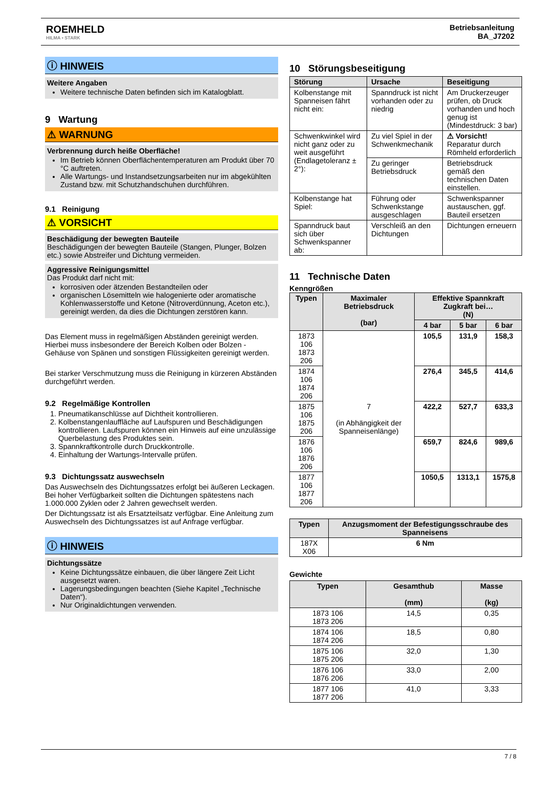ROEMHELD
HILMA ▪ STARK
Betriebsanleitung
BA_J7202
ⓘ HINWEIS
Weitere Angaben
Weitere technische Daten befinden sich im Katalogblatt.
9 Wartung
⚠ WARNUNG
Verbrennung durch heiße Oberfläche!
Im Betrieb können Oberflächentemperaturen am Produkt über 70 °C auftreten.
Alle Wartungs- und Instandsetzungsarbeiten nur im abgekühlten Zustand bzw. mit Schutzhandschuhen durchführen.
9.1 Reinigung
⚠ VORSICHT
Beschädigung der bewegten Bauteile
Beschädigungen der bewegten Bauteile (Stangen, Plunger, Bolzen etc.) sowie Abstreifer und Dichtung vermeiden.
Aggressive Reinigungsmittel
Das Produkt darf nicht mit:
korrosiven oder ätzenden Bestandteilen oder
organischen Lösemitteln wie halogenierte oder aromatische Kohlenwasserstoffe und Ketone (Nitroverdünnung, Aceton etc.),
gereinigt werden, da dies die Dichtungen zerstören kann.
Das Element muss in regelmäßigen Abständen gereinigt werden. Hierbei muss insbesondere der Bereich Kolben oder Bolzen - Gehäuse von Spänen und sonstigen Flüssigkeiten gereinigt werden.
Bei starker Verschmutzung muss die Reinigung in kürzeren Abständen durchgeführt werden.
9.2 Regelmäßige Kontrollen
1. Pneumatikanschlüsse auf Dichtheit kontrollieren.
2. Kolbenstangenlauffläche auf Laufspuren und Beschädigungen kontrollieren. Laufspuren können ein Hinweis auf eine unzulässige Querbelastung des Produktes sein.
3. Spannkraftkontrolle durch Druckkontrolle.
4. Einhaltung der Wartungs-Intervalle prüfen.
9.3 Dichtungssatz auswechseln
Das Auswechseln des Dichtungssatzes erfolgt bei äußeren Leckagen. Bei hoher Verfügbarkeit sollten die Dichtungen spätestens nach 1.000.000 Zyklen oder 2 Jahren gewechselt werden.
Der Dichtungssatz ist als Ersatzteilsatz verfügbar. Eine Anleitung zum Auswechseln des Dichtungssatzes ist auf Anfrage verfügbar.
ⓘ HINWEIS
Dichtungssätze
Keine Dichtungssätze einbauen, die über längere Zeit Licht ausgesetzt waren.
Lagerungsbedingungen beachten (Siehe Kapitel „Technische Daten“).
Nur Originaldichtungen verwenden.
10 Störungsbeseitigung
| Störung | Ursache | Beseitigung |
| --- | --- | --- |
| Kolbenstange mit Spanneisen fährt nicht ein: | Spanndruck ist nicht vorhanden oder zu niedrig | Am Druckerzeuger prüfen, ob Druck vorhanden und hoch genug ist (Mindestdruck: 3 bar) |
| Schwenkwinkel wird nicht ganz oder zu weit ausgeführt (Endlagetoleranz ± 2°): | Zu viel Spiel in der Schwenkmechanik | ⚠ Vorsicht! Reparatur durch Römheld erforderlich |
| | Zu geringer Betriebsdruck | Betriebsdruck gemäß den technischen Daten einstellen. |
| Kolbenstange hat Spiel: | Führung oder Schwenkstange ausgeschlagen | Schwenkspanner austauschen, ggf. Bauteil ersetzen |
| Spanndruck baut sich über Schwenkspanner ab: | Verschleiß an den Dichtungen | Dichtungen erneuern |
11 Technische Daten
Kenngrößen
| Typen | Maximaler Betriebsdruck (bar) | Effektive Spannkraft Zugkraft bei… (N) | | |
| --- | --- | --- | --- | --- |
| | | 4 bar | 5 bar | 6 bar |
| 1873 106 1873 206 | 7 (in Abhängigkeit der Spanneisenlänge) | 105,5 | 131,9 | 158,3 |
| 1874 106 1874 206 | | 276,4 | 345,5 | 414,6 |
| 1875 106 1875 206 | | 422,2 | 527,7 | 633,3 |
| 1876 106 1876 206 | | 659,7 | 824,6 | 989,6 |
| 1877 106 1877 206 | | 1050,5 | 1313,1 | 1575,8 |
| Typen | Anzugsmoment der Befestigungsschraube des Spanneisens |
| --- | --- |
| 187X X06 | 6 Nm |
Gewichte
| Typen | Gesamthub (mm) | Masse (kg) |
| --- | --- | --- |
| 1873 106 1873 206 | 14,5 | 0,35 |
| 1874 106 1874 206 | 18,5 | 0,80 |
| 1875 106 1875 206 | 32,0 | 1,30 |
| 1876 106 1876 206 | 33,0 | 2,00 |
| 1877 106 1877 206 | 41,0 | 3,33 |
7 / 8